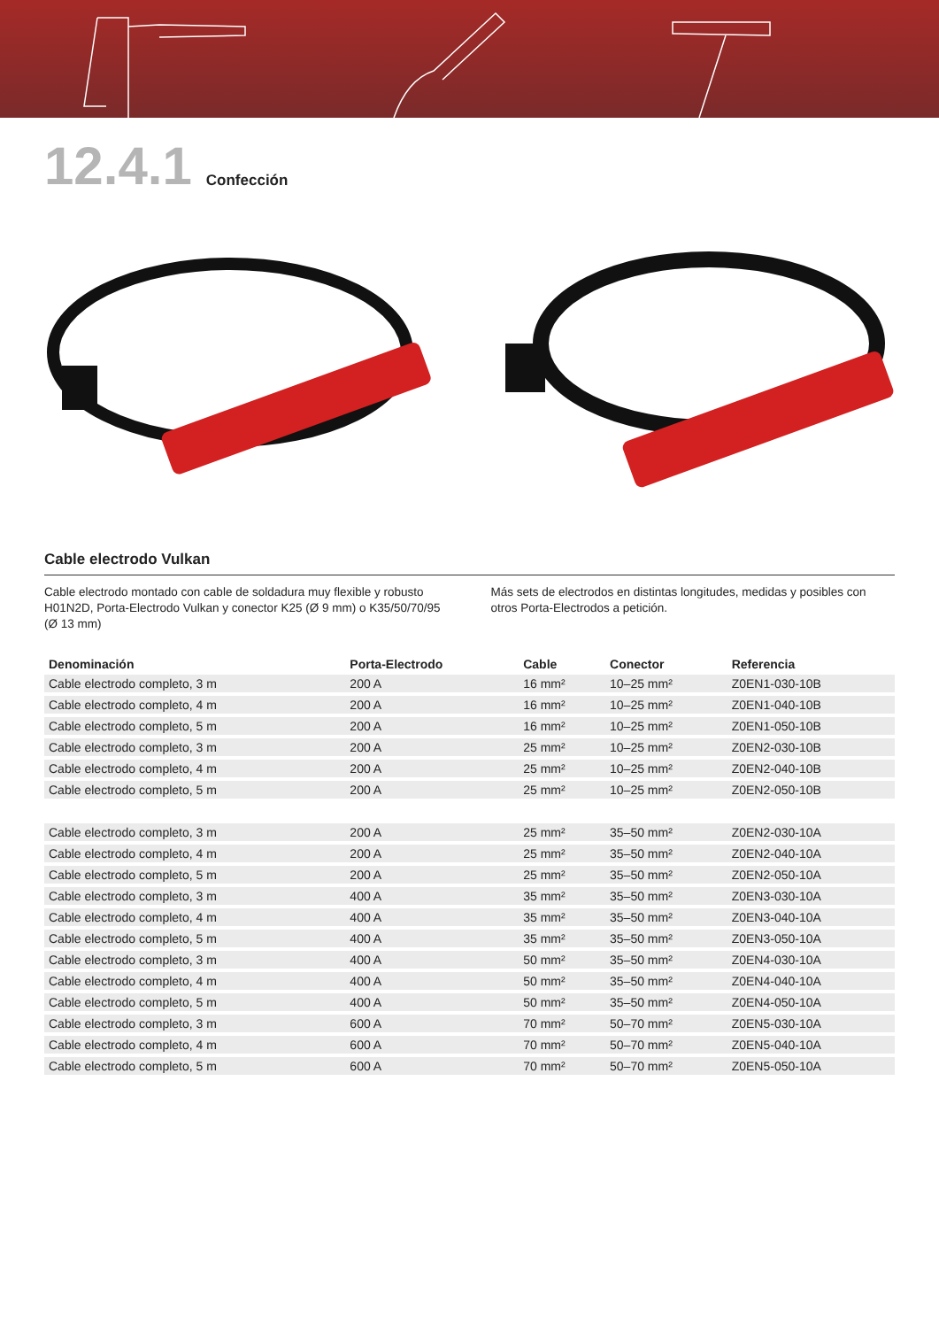12.4.1
Confección
Cable electrodo Vulkan
Cable electrodo montado con cable de soldadura muy flexible y robusto H01N2D, Porta-Electrodo Vulkan y conector K25 (Ø 9 mm) o K35/50/70/95 (Ø 13 mm)
Más sets de electrodos en distintas longitudes, medidas y posibles con otros Porta-Electrodos a petición.
| Denominación | Porta-Electrodo | Cable | Conector | Referencia |
| --- | --- | --- | --- | --- |
| Cable electrodo completo, 3 m | 200 A | 16 mm² | 10–25 mm² | Z0EN1-030-10B |
| Cable electrodo completo, 4 m | 200 A | 16 mm² | 10–25 mm² | Z0EN1-040-10B |
| Cable electrodo completo, 5 m | 200 A | 16 mm² | 10–25 mm² | Z0EN1-050-10B |
| Cable electrodo completo, 3 m | 200 A | 25 mm² | 10–25 mm² | Z0EN2-030-10B |
| Cable electrodo completo, 4 m | 200 A | 25 mm² | 10–25 mm² | Z0EN2-040-10B |
| Cable electrodo completo, 5 m | 200 A | 25 mm² | 10–25 mm² | Z0EN2-050-10B |
| Cable electrodo completo, 3 m | 200 A | 25 mm² | 35–50 mm² | Z0EN2-030-10A |
| Cable electrodo completo, 4 m | 200 A | 25 mm² | 35–50 mm² | Z0EN2-040-10A |
| Cable electrodo completo, 5 m | 200 A | 25 mm² | 35–50 mm² | Z0EN2-050-10A |
| Cable electrodo completo, 3 m | 400 A | 35 mm² | 35–50 mm² | Z0EN3-030-10A |
| Cable electrodo completo, 4 m | 400 A | 35 mm² | 35–50 mm² | Z0EN3-040-10A |
| Cable electrodo completo, 5 m | 400 A | 35 mm² | 35–50 mm² | Z0EN3-050-10A |
| Cable electrodo completo, 3 m | 400 A | 50 mm² | 35–50 mm² | Z0EN4-030-10A |
| Cable electrodo completo, 4 m | 400 A | 50 mm² | 35–50 mm² | Z0EN4-040-10A |
| Cable electrodo completo, 5 m | 400 A | 50 mm² | 35–50 mm² | Z0EN4-050-10A |
| Cable electrodo completo, 3 m | 600 A | 70 mm² | 50–70 mm² | Z0EN5-030-10A |
| Cable electrodo completo, 4 m | 600 A | 70 mm² | 50–70 mm² | Z0EN5-040-10A |
| Cable electrodo completo, 5 m | 600 A | 70 mm² | 50–70 mm² | Z0EN5-050-10A |